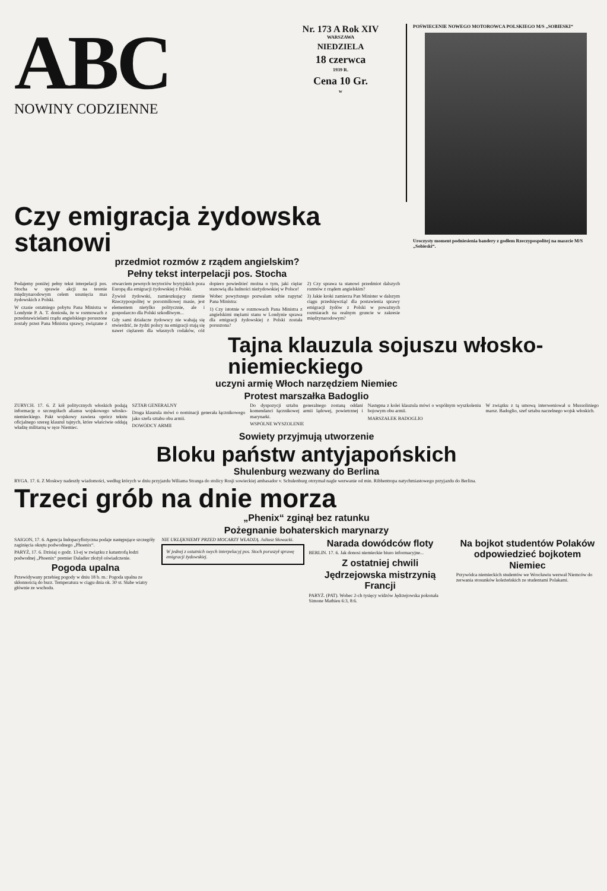ABC
NOWINY CODZIENNE
Nr. 173 A Rok XIV
WARSZAWA
NIEDZIELA
18 czerwca
1939 R.
Cena 10 Gr.
w
POŚWIECENIE NOWEGO MOTOROWCA POLSKIEGO M/S „SOBIESKI“
Uroczysty moment podniesienia bandery z godłem Rzeczypospolitej na maszcie M/S „Sobieski“.
Czy emigracja żydowska stanowi
przedmiot rozmów z rządem angielskim?
Pełny tekst interpelacji pos. Stocha
Podajemy poniżej pełny tekst interpelacji pos. Stocha w sprawie akcji na terenie międzynarodowym celem usunięcia mas żydowskich z Polski.
W czasie ostatniego pobytu Pana Ministra w Londynie P. A. T. doniosła, że w rozmowach z przedstawicielami rządu angielskiego poruszone zostały przez Pana Ministra sprawy, związane z otwarciem pewnych terytoriów brytyjskich poza Europą dla emigracji żydowskiej z Polski.
Żywioł żydowski, zamieszkujący ziemie Rzeczypospolitej w porozmiliowej masie, jest elementem nietylko politycznie, ale i gospodarczo dla Polski szkodliwym...
Gdy sami działacze żydowscy nie wahają się stwierdzić, że żydzi polscy na emigracji stają się nawet ciężarem dla własnych rodaków, cóż dopiero powiedzieć można o tym, jaki ciężar stanowią dla ludności nieżydowskiej w Polsce!
Wobec powyższego pozwalam sobie zapytać Pana Ministra:
1) Czy istotnie w rozmowach Pana Ministra z angielskimi mężami stanu w Londynie sprawa dla emigracji żydowskiej z Polski została poruszona?
2) Czy sprawa ta stanowi przedmiot dalszych rozmów z rządem angielskim?
3) Jakie kroki zamierza Pan Minister w dalszym ciągu przedsięwziąć dla postawienia sprawy emigracji żydów z Polski w poważnych rozmiarach na realnym gruncie w zakresie międzynarodowym?
Tajna klauzula sojuszu włosko-niemieckiego
uczyni armię Włoch narzędziem Niemiec
Protest marszałka Badoglio
ZURYCH. 17. 6. Z kół politycznych włoskich podają informację o szczegółach aliansu wojskowego włosko-niemieckiego. Pakt wojskowy zawiera oprócz tekstu oficjalnego szereg klauzul tajnych, które właściwie oddają władzę militarną w ręce Niemiec.
SZTAB GENERALNY
Druga klauzula mówi o nominacji generała łącznikowego jako szefa sztabu obu armii.
DOWÓDCY ARMII
Do dyspozycji sztabu generalnego zostaną oddani komendanci łącznikowej armii lądowej, powietrznej i marynarki.
WSPÓLNE WYSZOLENIE
Następna z kolei klauzula mówi o wspólnym wyszkoleniu bojowym obu armii.
MARSZAŁEK BADOGLIO
W związku z tą umową interweniował u Mussoliniego marsz. Badoglio, szef sztabu naczelnego wojsk włoskich.
Sowiety przyjmują utworzenie
Bloku państw antyjapońskich
Shulenburg wezwany do Berlina
RYGA. 17. 6. Z Moskwy nadeszły wiadomości, według których w dniu przyjazdu Wiliama Stranga do stolicy Rosji sowieckiej ambasador v. Schulenburg otrzymał nagle wezwanie od min. Ribbentropa natychmiastowego przyjazdu do Berlina.
Trzeci grób na dnie morza
„Phenix“ zginął bez ratunku
Pożegnanie bohaterskich marynarzy
SAIGON, 17. 6. Agencja Indopacyfistyczna podaje następujące szczegóły zaginięcia okrętu podwodnego „Phoenix“.
PARYŻ, 17. 6. Dzisiaj o godz. 13-ej w związku z katastrofą łodzi podwodnej „Phoenix“ premier Daladier złożył oświadczenie.
Pogoda upalna
Przewidywany przebieg pogody w dniu 18 b. m.: Pogoda upalna ze skłonnością do burz. Temperatura w ciągu dnia ok. 30 st. Słabe wiatry głównie ze wschodu.
NIE UKLĘKNIEMY PRZED MOCARZY WŁADZĄ. Juliusz Słowacki.
W jednej z ostatnich swych interpelacyj pos. Stoch poruszył sprawę emigracji żydowskiej.
Narada dowódców floty
BERLIN. 17. 6. Jak donosi niemieckie biuro informacyjne...
Z ostatniej chwili
Jędrzejowska mistrzynią Francji
PARYŻ. (PAT). Wobec 2-ch tysięcy widzów Jędrzejowska pokonała Simone Mathieu 6:3, 8:6.
Na bojkot studentów Polaków odpowiedzieć bojkotem Niemiec
Przywódca niemieckich studentów we Wrocławiu wezwał Niemców do zerwania stosunków koleżeńskich ze studentami Polakami.